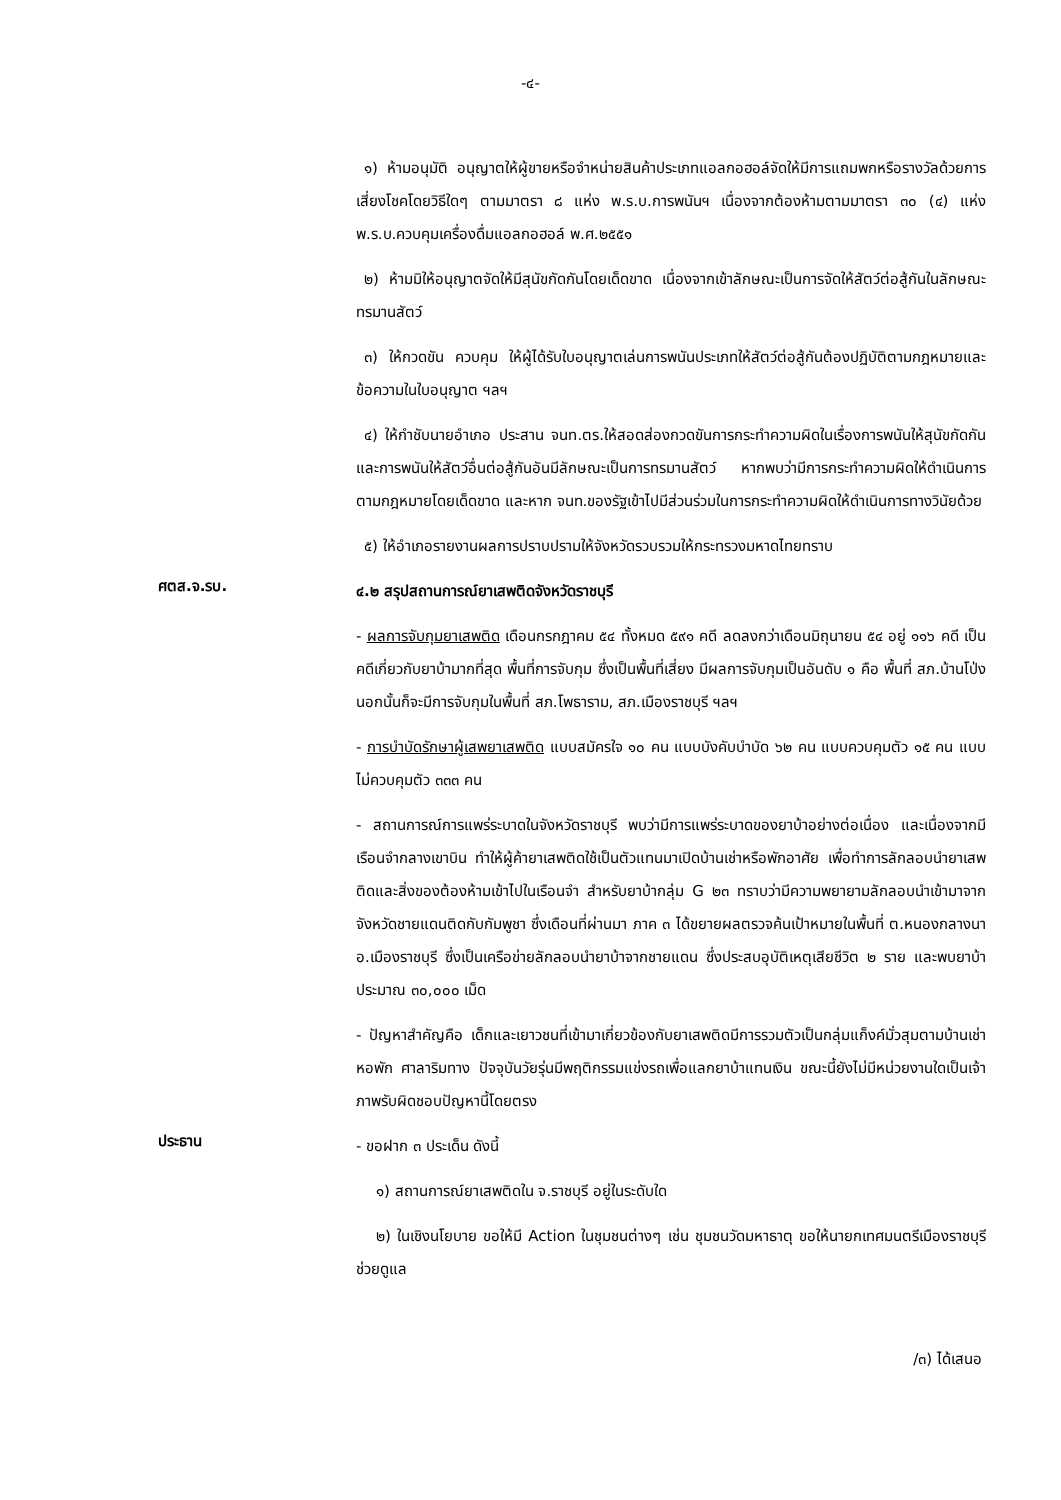-๔-
๑) ห้ามอนุมัติ อนุญาตให้ผู้ขายหรือจำหน่ายสินค้าประเภทแอลกอฮอล์จัดให้มีการแถมพกหรือรางวัลด้วยการเสี่ยงโชคโดยวิธีใดๆ ตามมาตรา ๘ แห่ง พ.ร.บ.การพนันฯ เนื่องจากต้องห้ามตามมาตรา ๓๐ (๔) แห่ง พ.ร.บ.ควบคุมเครื่องดื่มแอลกอฮอล์ พ.ศ.๒๕๕๑
๒) ห้ามมิให้อนุญาตจัดให้มีสุนัขกัดกันโดยเด็ดขาด เนื่องจากเข้าลักษณะเป็นการจัดให้สัตว์ต่อสู้กันในลักษณะทรมานสัตว์
๓) ให้กวดขัน ควบคุม ให้ผู้ได้รับใบอนุญาตเล่นการพนันประเภทให้สัตว์ต่อสู้กันต้องปฏิบัติตามกฎหมายและข้อความในใบอนุญาต ฯลฯ
๔) ให้กำชับนายอำเภอ ประสาน จนท.ตร.ให้สอดส่องกวดขันการกระทำความผิดในเรื่องการพนันให้สุนัขกัดกัน และการพนันให้สัตว์อื่นต่อสู้กันอันมีลักษณะเป็นการทรมานสัตว์ หากพบว่ามีการกระทำความผิดให้ดำเนินการตามกฎหมายโดยเด็ดขาด และหาก จนท.ของรัฐเข้าไปมีส่วนร่วมในการกระทำความผิดให้ดำเนินการทางวินัยด้วย
๕) ให้อำเภอรายงานผลการปราบปรามให้จังหวัดรวบรวมให้กระทรวงมหาดไทยทราบ
ศตส.จ.รบ.
๔.๒ สรุปสถานการณ์ยาเสพติดจังหวัดราชบุรี
- ผลการจับกุมยาเสพติด เดือนกรกฎาคม ๕๔ ทั้งหมด ๕๙๑ คดี ลดลงกว่าเดือนมิถุนายน ๕๔ อยู่ ๑๑๖ คดี เป็นคดีเกี่ยวกับยาบ้ามากที่สุด พื้นที่การจับกุม ซึ่งเป็นพื้นที่เสี่ยง มีผลการจับกุมเป็นอันดับ ๑ คือ พื้นที่ สภ.บ้านโป่ง นอกนั้นก็จะมีการจับกุมในพื้นที่ สภ.โพธาราม, สภ.เมืองราชบุรี ฯลฯ
- การบำบัดรักษาผู้เสพยาเสพติด แบบสมัครใจ ๑๐ คน แบบบังคับบำบัด ๖๒ คน แบบควบคุมตัว ๑๕ คน แบบไม่ควบคุมตัว ๓๓๓ คน
- สถานการณ์การแพร่ระบาดในจังหวัดราชบุรี พบว่ามีการแพร่ระบาดของยาบ้าอย่างต่อเนื่อง และเนื่องจากมีเรือนจำกลางเขาบิน ทำให้ผู้ค้ายาเสพติดใช้เป็นตัวแทนมาเปิดบ้านเช่าหรือพักอาศัย เพื่อทำการลักลอบนำยาเสพติดและสิ่งของต้องห้ามเข้าไปในเรือนจำ สำหรับยาบ้ากลุ่ม G ๒๓ ทราบว่ามีความพยายามลักลอบนำเข้ามาจากจังหวัดชายแดนติดกับกัมพูชา ซึ่งเดือนที่ผ่านมา ภาค ๓ ได้ขยายผลตรวจค้นเป้าหมายในพื้นที่ ต.หนองกลางนา อ.เมืองราชบุรี ซึ่งเป็นเครือข่ายลักลอบนำยาบ้าจากชายแดน ซึ่งประสบอุบัติเหตุเสียชีวิต ๒ ราย และพบยาบ้าประมาณ ๓๐,๐๐๐ เม็ด
- ปัญหาสำคัญคือ เด็กและเยาวชนที่เข้ามาเกี่ยวข้องกับยาเสพติดมีการรวมตัวเป็นกลุ่มแก็งค์มั่วสุมตามบ้านเช่า หอพัก ศาลาริมทาง ปัจจุบันวัยรุ่นมีพฤติกรรมแข่งรถเพื่อแลกยาบ้าแทนเงิน ขณะนี้ยังไม่มีหน่วยงานใดเป็นเจ้าภาพรับผิดชอบปัญหานี้โดยตรง
ประธาน
- ขอฝาก ๓ ประเด็น ดังนี้
๑) สถานการณ์ยาเสพติดใน จ.ราชบุรี อยู่ในระดับใด
๒) ในเชิงนโยบาย ขอให้มี Action ในชุมชนต่างๆ เช่น ชุมชนวัดมหาธาตุ ขอให้นายกเทศมนตรีเมืองราชบุรี ช่วยดูแล
/๓) ได้เสนอ